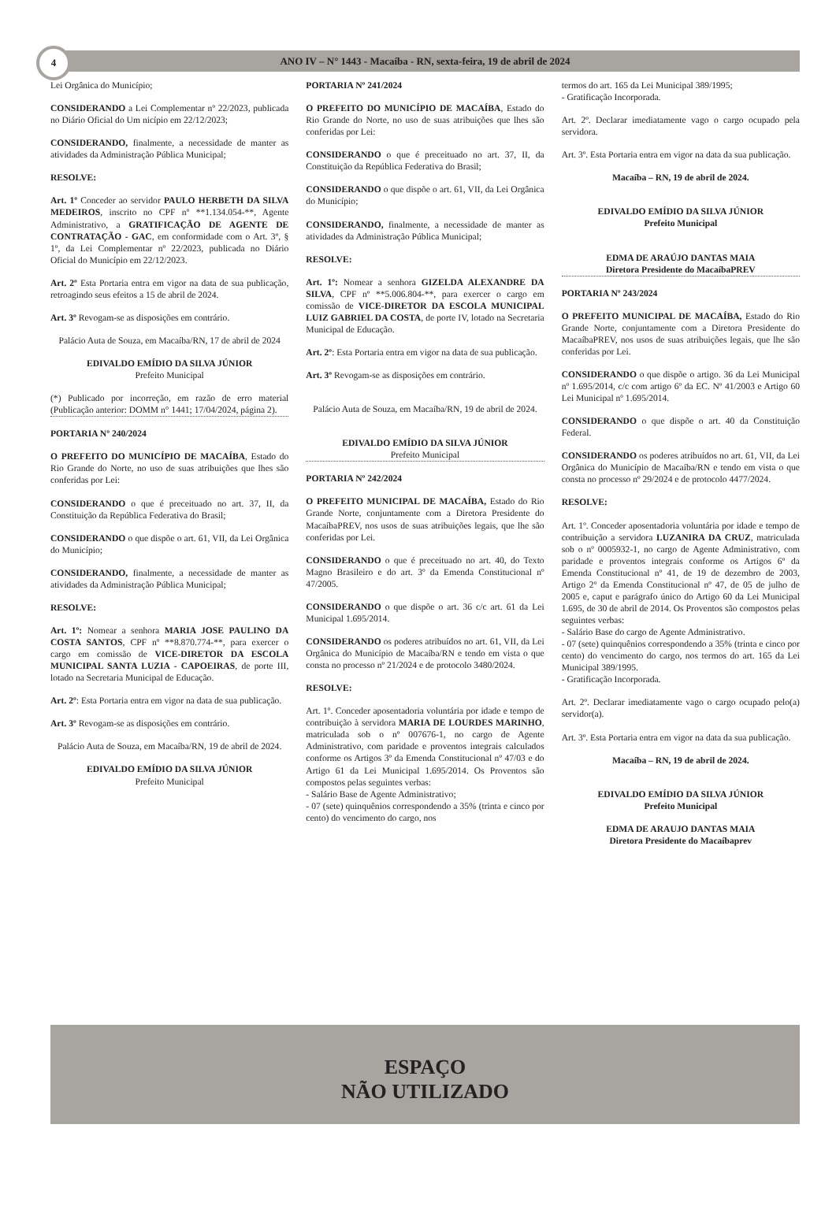4 ANO IV – N° 1443 - Macaíba - RN, sexta-feira, 19 de abril de 2024
Lei Orgânica do Município;
CONSIDERANDO a Lei Complementar nº 22/2023, publicada no Diário Oficial do Um nicípio em 22/12/2023;
CONSIDERANDO, finalmente, a necessidade de manter as atividades da Administração Pública Municipal;
RESOLVE:
Art. 1º Conceder ao servidor PAULO HERBETH DA SILVA MEDEIROS, inscrito no CPF nº **1.134.054-**, Agente Administrativo, a GRATIFICAÇÃO DE AGENTE DE CONTRATAÇÃO - GAC, em conformidade com o Art. 3º, § 1º, da Lei Complementar nº 22/2023, publicada no Diário Oficial do Município em 22/12/2023.
Art. 2º Esta Portaria entra em vigor na data de sua publicação, retroagindo seus efeitos a 15 de abril de 2024.
Art. 3º Revogam-se as disposições em contrário.
Palácio Auta de Souza, em Macaíba/RN, 17 de abril de 2024
EDIVALDO EMÍDIO DA SILVA JÚNIOR
Prefeito Municipal
(*) Publicado por incorreção, em razão de erro material (Publicação anterior: DOMM n° 1441; 17/04/2024, página 2).
PORTARIA Nº 240/2024
O PREFEITO DO MUNICÍPIO DE MACAÍBA, Estado do Rio Grande do Norte, no uso de suas atribuições que lhes são conferidas por Lei:
CONSIDERANDO o que é preceituado no art. 37, II, da Constituição da República Federativa do Brasil;
CONSIDERANDO o que dispõe o art. 61, VII, da Lei Orgânica do Município;
CONSIDERANDO, finalmente, a necessidade de manter as atividades da Administração Pública Municipal;
RESOLVE:
Art. 1º: Nomear a senhora MARIA JOSE PAULINO DA COSTA SANTOS, CPF nº **8.870.774-**, para exercer o cargo em comissão de VICE-DIRETOR DA ESCOLA MUNICIPAL SANTA LUZIA - CAPOEIRAS, de porte III, lotado na Secretaria Municipal de Educação.
Art. 2º: Esta Portaria entra em vigor na data de sua publicação.
Art. 3º Revogam-se as disposições em contrário.
Palácio Auta de Souza, em Macaíba/RN, 19 de abril de 2024.
EDIVALDO EMÍDIO DA SILVA JÚNIOR
Prefeito Municipal
PORTARIA Nº 241/2024
O PREFEITO DO MUNICÍPIO DE MACAÍBA, Estado do Rio Grande do Norte, no uso de suas atribuições que lhes são conferidas por Lei:
CONSIDERANDO o que é preceituado no art. 37, II, da Constituição da República Federativa do Brasil;
CONSIDERANDO o que dispõe o art. 61, VII, da Lei Orgânica do Município;
CONSIDERANDO, finalmente, a necessidade de manter as atividades da Administração Pública Municipal;
RESOLVE:
Art. 1º: Nomear a senhora GIZELDA ALEXANDRE DA SILVA, CPF nº **5.006.804-**, para exercer o cargo em comissão de VICE-DIRETOR DA ESCOLA MUNICIPAL LUIZ GABRIEL DA COSTA, de porte IV, lotado na Secretaria Municipal de Educação.
Art. 2º: Esta Portaria entra em vigor na data de sua publicação.
Art. 3º Revogam-se as disposições em contrário.
Palácio Auta de Souza, em Macaíba/RN, 19 de abril de 2024.
EDIVALDO EMÍDIO DA SILVA JÚNIOR
Prefeito Municipal
PORTARIA Nº 242/2024
O PREFEITO MUNICIPAL DE MACAÍBA, Estado do Rio Grande Norte, conjuntamente com a Diretora Presidente do MacaíbaPREV, nos usos de suas atribuições legais, que lhe são conferidas por Lei.
CONSIDERANDO o que é preceituado no art. 40, do Texto Magno Brasileiro e do art. 3º da Emenda Constitucional nº 47/2005.
CONSIDERANDO o que dispõe o art. 36 c/c art. 61 da Lei Municipal 1.695/2014.
CONSIDERANDO os poderes atribuídos no art. 61, VII, da Lei Orgânica do Município de Macaíba/RN e tendo em vista o que consta no processo nº 21/2024 e de protocolo 3480/2024.
RESOLVE:
Art. 1º. Conceder aposentadoria voluntária por idade e tempo de contribuição à servidora MARIA DE LOURDES MARINHO, matriculada sob o nº 007676-1, no cargo de Agente Administrativo, com paridade e proventos integrais calculados conforme os Artigos 3º da Emenda Constitucional nº 47/03 e do Artigo 61 da Lei Municipal 1.695/2014. Os Proventos são compostos pelas seguintes verbas:
- Salário Base de Agente Administrativo;
- 07 (sete) quinquênios correspondendo a 35% (trinta e cinco por cento) do vencimento do cargo, nos
termos do art. 165 da Lei Municipal 389/1995;
- Gratificação Incorporada.
Art. 2º. Declarar imediatamente vago o cargo ocupado pela servidora.
Art. 3º. Esta Portaria entra em vigor na data da sua publicação.
Macaíba – RN, 19 de abril de 2024.
EDIVALDO EMÍDIO DA SILVA JÚNIOR
Prefeito Municipal
EDMA DE ARAÚJO DANTAS MAIA
Diretora Presidente do MacaíbaPREV
PORTARIA Nº 243/2024
O PREFEITO MUNICIPAL DE MACAÍBA, Estado do Rio Grande Norte, conjuntamente com a Diretora Presidente do MacaíbaPREV, nos usos de suas atribuições legais, que lhe são conferidas por Lei.
CONSIDERANDO o que dispõe o artigo. 36 da Lei Municipal nº 1.695/2014, c/c com artigo 6º da EC. Nº 41/2003 e Artigo 60 Lei Municipal nº 1.695/2014.
CONSIDERANDO o que dispõe o art. 40 da Constituição Federal.
CONSIDERANDO os poderes atribuídos no art. 61, VII, da Lei Orgânica do Município de Macaíba/RN e tendo em vista o que consta no processo nº 29/2024 e de protocolo 4477/2024.
RESOLVE:
Art. 1º. Conceder aposentadoria voluntária por idade e tempo de contribuição a servidora LUZANIRA DA CRUZ, matriculada sob o nº 0005932-1, no cargo de Agente Administrativo, com paridade e proventos integrais conforme os Artigos 6º da Emenda Constitucional nº 41, de 19 de dezembro de 2003, Artigo 2º da Emenda Constitucional nº 47, de 05 de julho de 2005 e, caput e parágrafo único do Artigo 60 da Lei Municipal 1.695, de 30 de abril de 2014. Os Proventos são compostos pelas seguintes verbas:
- Salário Base do cargo de Agente Administrativo.
- 07 (sete) quinquênios correspondendo a 35% (trinta e cinco por cento) do vencimento do cargo, nos termos do art. 165 da Lei Municipal 389/1995.
- Gratificação Incorporada.
Art. 2º. Declarar imediatamente vago o cargo ocupado pelo(a) servidor(a).
Art. 3º. Esta Portaria entra em vigor na data da sua publicação.
Macaíba – RN, 19 de abril de 2024.
EDIVALDO EMÍDIO DA SILVA JÚNIOR
Prefeito Municipal
EDMA DE ARAUJO DANTAS MAIA
Diretora Presidente do Macaíbaprev
ESPAÇO
NÃO UTILIZADO